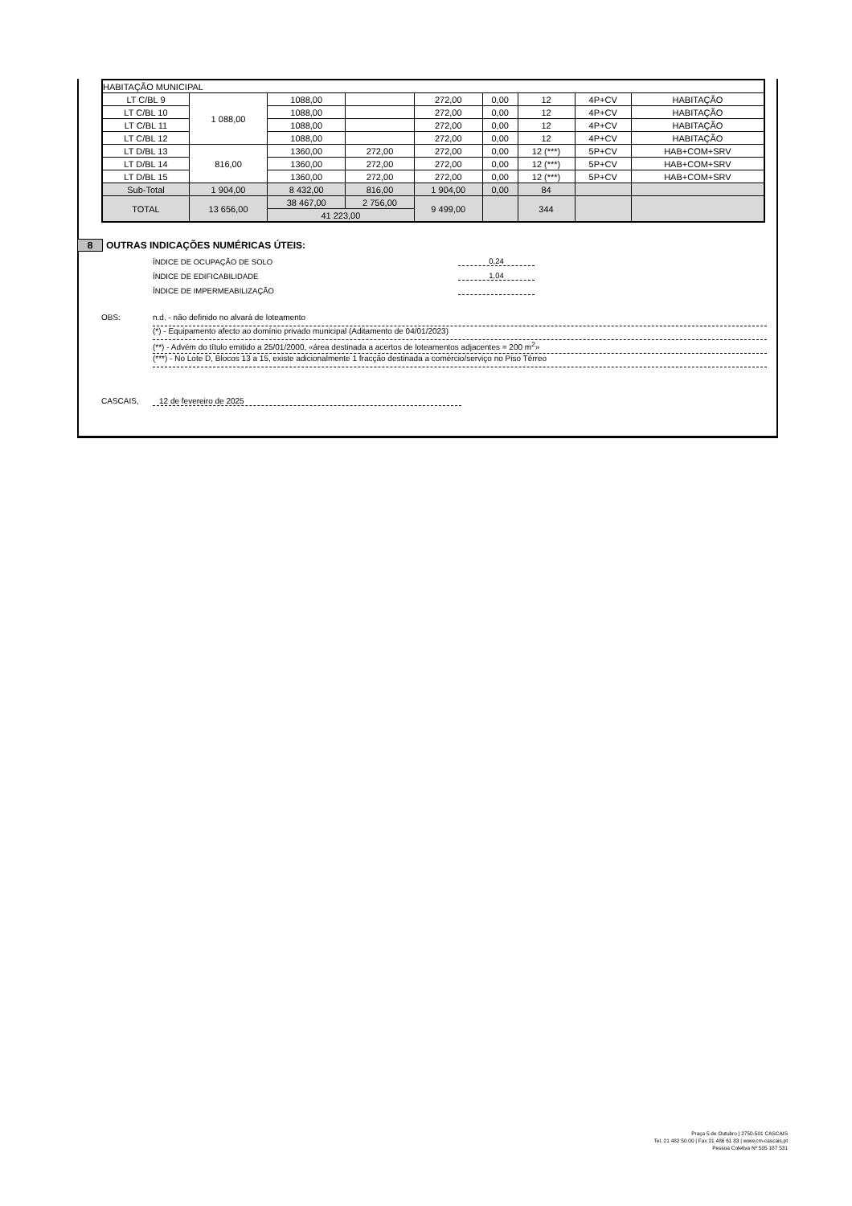| HABITAÇÃO MUNICIPAL | | | | | | | | |
| LT C/BL 9 | 1 088,00 | 1088,00 | | 272,00 | 0,00 | 12 | 4P+CV | HABITAÇÃO |
| LT C/BL 10 | | 1088,00 | | 272,00 | 0,00 | 12 | 4P+CV | HABITAÇÃO |
| LT C/BL 11 | | 1088,00 | | 272,00 | 0,00 | 12 | 4P+CV | HABITAÇÃO |
| LT C/BL 12 | | 1088,00 | | 272,00 | 0,00 | 12 | 4P+CV | HABITAÇÃO |
| LT D/BL 13 | 816,00 | 1360,00 | 272,00 | 272,00 | 0,00 | 12 (***) | 5P+CV | HAB+COM+SRV |
| LT D/BL 14 | | 1360,00 | 272,00 | 272,00 | 0,00 | 12 (***) | 5P+CV | HAB+COM+SRV |
| LT D/BL 15 | | 1360,00 | 272,00 | 272,00 | 0,00 | 12 (***) | 5P+CV | HAB+COM+SRV |
| Sub-Total | 1 904,00 | 8 432,00 | 816,00 | 1 904,00 | 0,00 | 84 | | |
| TOTAL | 13 656,00 | 38 467,00 | 2 756,00 | 9 499,00 | | 344 | | |
| | | 41 223,00 | | | | | | |
8 OUTRAS INDICAÇÕES NUMÉRICAS ÚTEIS:
ÍNDICE DE OCUPAÇÃO DE SOLO 0,24
ÍNDICE DE EDIFICABILIDADE 1,04
ÍNDICE DE IMPERMEABILIZAÇÃO
OBS:
n.d. - não definido no alvará de loteamento
(*) - Equipamento afecto ao domínio privado municipal (Aditamento de 04/01/2023)
(**) - Advém do título emitido a 25/01/2000, «área destinada a acertos de loteamentos adjacentes = 200 m<sup>2</sup>»
(***) - No Lote D, Blocos 13 a 15, existe adicionalmente 1 fracção destinada a comércio/serviço no Piso Térreo
CASCAIS, 12 de fevereiro de 2025
Praça 5 de Outubro | 2750-501 CASCAIS
Tel. 21 482 50 00 | Fax 21 486 61 83 | www.cm-cascais.pt
Pessoa Coletiva Nº 505 187 531